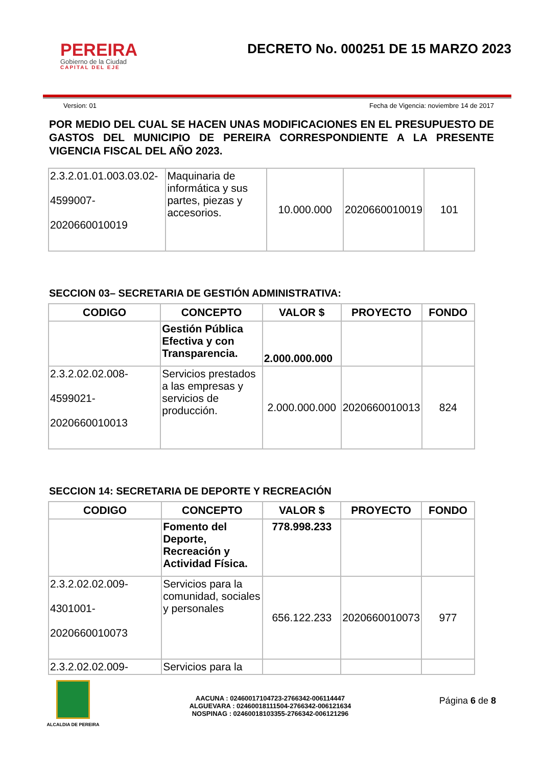PEREIRA
Gobierno de la Ciudad
CAPITAL DEL EJE
DECRETO No. 000251 DE 15 MARZO 2023
Version: 01 Fecha de Vigencia: noviembre 14 de 2017
POR MEDIO DEL CUAL SE HACEN UNAS MODIFICACIONES EN EL PRESUPUESTO DE GASTOS DEL MUNICIPIO DE PEREIRA CORRESPONDIENTE A LA PRESENTE VIGENCIA FISCAL DEL AÑO 2023.
| 2.3.2.01.01.003.03.02- 4599007- 2020660010019 | Maquinaria de informática y sus partes, piezas y accesorios. | 10.000.000 | 2020660010019 | 101 |
SECCION 03– SECRETARIA DE GESTIÓN ADMINISTRATIVA:
| CODIGO | CONCEPTO | VALOR $ | PROYECTO | FONDO |
| --- | --- | --- | --- | --- |
| | Gestión Pública Efectiva y con Transparencia. | 2.000.000.000 | | |
| 2.3.2.02.02.008- 4599021- 2020660010013 | Servicios prestados a las empresas y servicios de producción. | 2.000.000.000 | 2020660010013 | 824 |
SECCION 14: SECRETARIA DE DEPORTE Y RECREACIÓN
| CODIGO | CONCEPTO | VALOR $ | PROYECTO | FONDO |
| --- | --- | --- | --- | --- |
| | Fomento del Deporte, Recreación y Actividad Física. | 778.998.233 | | |
| 2.3.2.02.02.009- 4301001- 2020660010073 | Servicios para la comunidad, sociales y personales | 656.122.233 | 2020660010073 | 977 |
| 2.3.2.02.02.009- | Servicios para la | | | |
ALCALDIA DE PEREIRA
AACUNA : 02460017104723-2766342-006114447
ALGUEVARA : 02460018111504-2766342-006121634
NOSPINAG : 02460018103355-2766342-006121296
Página 6 de 8